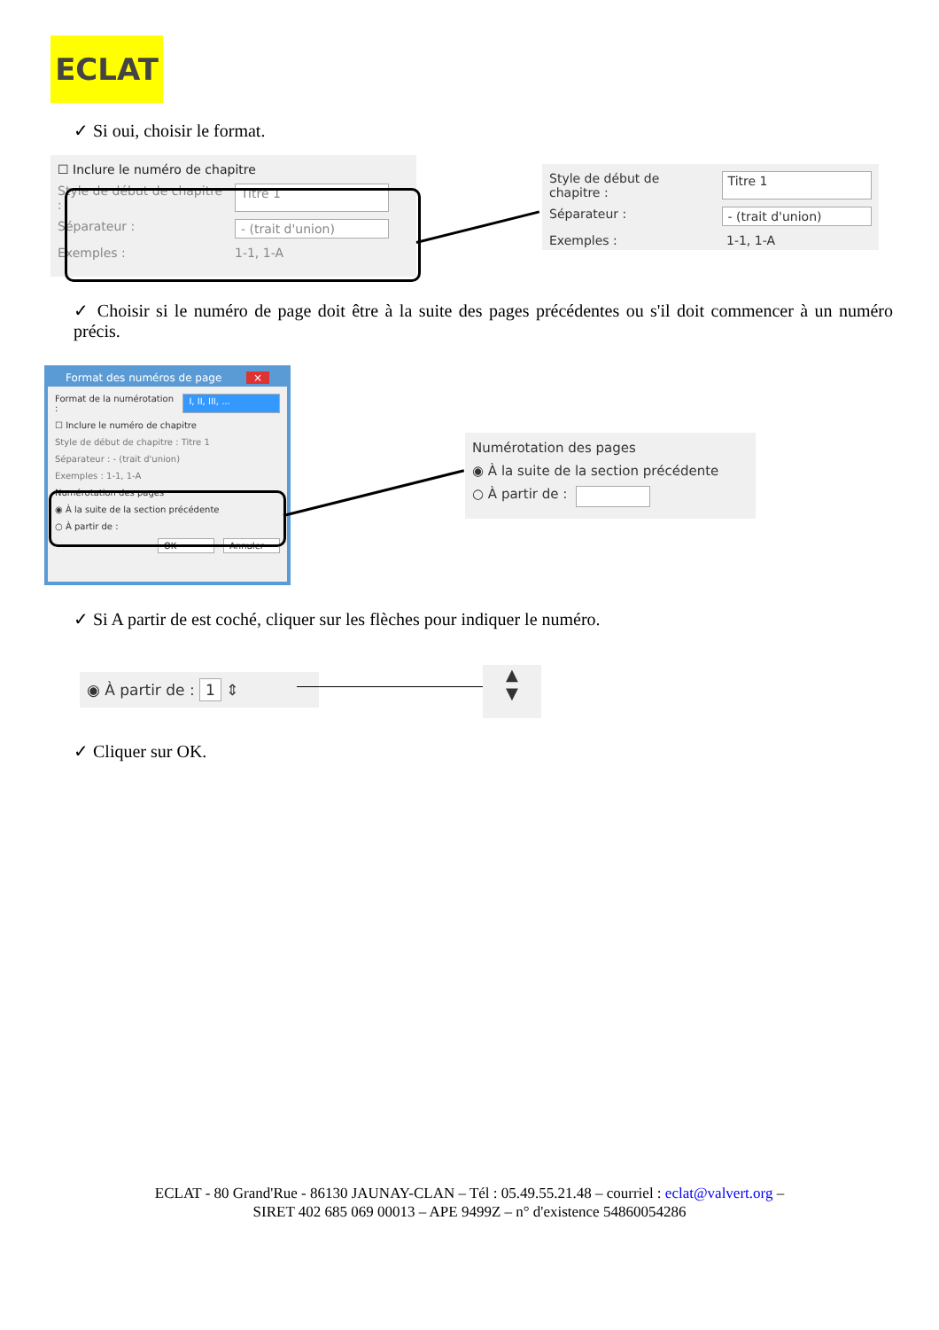ECLAT
✓ Si oui, choisir le format.
☐ Inclure le numéro de chapitre
Style de début de chapitre : Titre 1
Séparateur : - (trait d'union)
Exemples : 1-1, 1-A
Style de début de chapitre : Titre 1
Séparateur : - (trait d'union)
Exemples : 1-1, 1-A
✓ Choisir si le numéro de page doit être à la suite des pages précédentes ou s'il doit commencer à un numéro précis.
Format des numéros de page ×
Format de la numérotation : I, II, III, ...
☐ Inclure le numéro de chapitre
Style de début de chapitre : Titre 1
Séparateur : - (trait d'union)
Exemples : 1-1, 1-A
Numérotation des pages
◉ À la suite de la section précédente
○ À partir de :
OK Annuler
Numérotation des pages
◉ À la suite de la section précédente
○ À partir de :
✓ Si A partir de est coché, cliquer sur les flèches pour indiquer le numéro.
◉ À partir de : 1 ⇕
▲
▼
✓ Cliquer sur OK.
ECLAT - 80 Grand'Rue - 86130 JAUNAY-CLAN – Tél : 05.49.55.21.48 – courriel : eclat@valvert.org –
SIRET 402 685 069 00013 – APE 9499Z – n° d'existence 54860054286